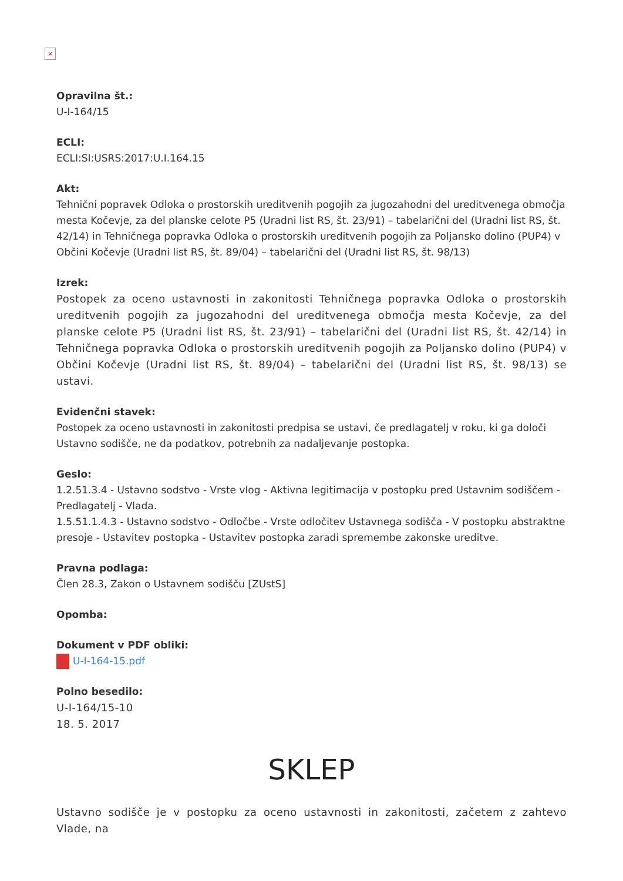×
Opravilna št.:
U-I-164/15
ECLI:
ECLI:SI:USRS:2017:U.I.164.15
Akt:
Tehnični popravek Odloka o prostorskih ureditvenih pogojih za jugozahodni del ureditvenega območja mesta Kočevje, za del planske celote P5 (Uradni list RS, št. 23/91) – tabelarični del (Uradni list RS, št. 42/14) in Tehničnega popravka Odloka o prostorskih ureditvenih pogojih za Poljansko dolino (PUP4) v Občini Kočevje (Uradni list RS, št. 89/04) – tabelarični del (Uradni list RS, št. 98/13)
Izrek:
Postopek za oceno ustavnosti in zakonitosti Tehničnega popravka Odloka o prostorskih ureditvenih pogojih za jugozahodni del ureditvenega območja mesta Kočevje, za del planske celote P5 (Uradni list RS, št. 23/91) – tabelarični del (Uradni list RS, št. 42/14) in Tehničnega popravka Odloka o prostorskih ureditvenih pogojih za Poljansko dolino (PUP4) v Občini Kočevje (Uradni list RS, št. 89/04) – tabelarični del (Uradni list RS, št. 98/13) se ustavi.
Evidenčni stavek:
Postopek za oceno ustavnosti in zakonitosti predpisa se ustavi, če predlagatelj v roku, ki ga določi Ustavno sodišče, ne da podatkov, potrebnih za nadaljevanje postopka.
Geslo:
1.2.51.3.4 - Ustavno sodstvo - Vrste vlog - Aktivna legitimacija v postopku pred Ustavnim sodiščem - Predlagatelj - Vlada.
1.5.51.1.4.3 - Ustavno sodstvo - Odločbe - Vrste odločitev Ustavnega sodišča - V postopku abstraktne presoje - Ustavitev postopka - Ustavitev postopka zaradi spremembe zakonske ureditve.
Pravna podlaga:
Člen 28.3, Zakon o Ustavnem sodišču [ZUstS]
Opomba:
Dokument v PDF obliki:
U-I-164-15.pdf
Polno besedilo:
U-I-164/15-10
18. 5. 2017
SKLEP
Ustavno sodišče je v postopku za oceno ustavnosti in zakonitosti, začetem z zahtevo Vlade, na